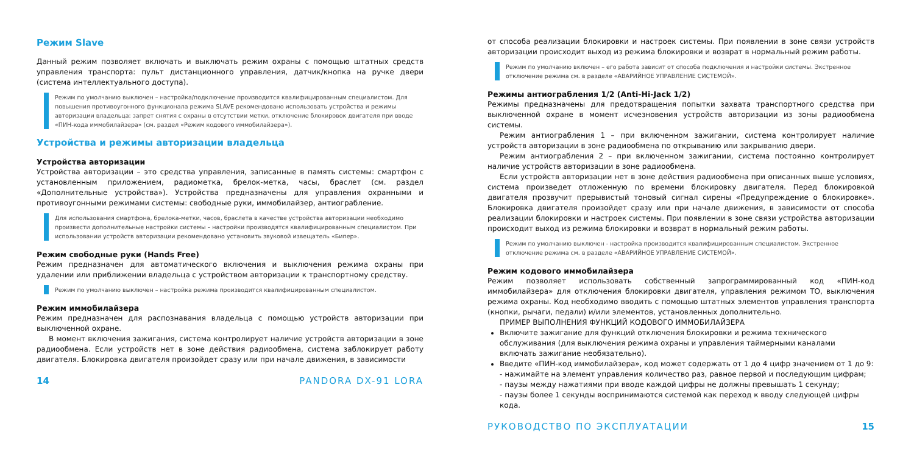Режим Slave
Данный режим позволяет включать и выключать режим охраны с помощью штатных средств управления транспорта: пульт дистанционного управления, датчик/кнопка на ручке двери (система интеллектуального доступа).
Режим по умолчанию выключен – настройка/подключение производится квалифицированным специалистом. Для повышения противоугонного функционала режима SLAVE рекомендовано использовать устройства и режимы авторизации владельца: запрет снятия с охраны в отсутствии метки, отключение блокировок двигателя при вводе «ПИН-кода иммобилайзера» (см. раздел «Режим кодового иммобилайзера»).
Устройства и режимы авторизации владельца
Устройства авторизации
Устройства авторизации – это средства управления, записанные в память системы: смартфон с установленным приложением, радиометка, брелок-метка, часы, браслет (см. раздел «Дополнительные устройства»). Устройства предназначены для управления охранными и противоугонными режимами системы: свободные руки, иммобилайзер, антиограбление.
Для использования смартфона, брелока-метки, часов, браслета в качестве устройства авторизации необходимо произвести дополнительные настройки системы – настройки производятся квалифицированным специалистом. При использовании устройств авторизации рекомендовано установить звуковой извещатель «Бипер».
Режим свободные руки (Hands Free)
Режим предназначен для автоматического включения и выключения режима охраны при удалении или приближении владельца с устройством авторизации к транспортному средству.
Режим по умолчанию выключен – настройка режима производится квалифицированным специалистом.
Режим иммобилайзера
Режим предназначен для распознавания владельца с помощью устройств авторизации при выключенной охране.
В момент включения зажигания, система контролирует наличие устройств авторизации в зоне радиообмена. Если устройств нет в зоне действия радиообмена, система заблокирует работу двигателя. Блокировка двигателя произойдет сразу или при начале движения, в зависимости
14 PANDORA DX-91 LORA
от способа реализации блокировки и настроек системы. При появлении в зоне связи устройств авторизации происходит выход из режима блокировки и возврат в нормальный режим работы.
Режим по умолчанию включен – его работа зависит от способа подключения и настройки системы. Экстренное отключение режима см. в разделе «АВАРИЙНОЕ УПРАВЛЕНИЕ СИСТЕМОЙ».
Режимы антиограбления 1/2 (Anti-Hi-Jack 1/2)
Режимы предназначены для предотвращения попытки захвата транспортного средства при выключенной охране в момент исчезновения устройств авторизации из зоны радиообмена системы.
Режим антиограбления 1 – при включенном зажигании, система контролирует наличие устройств авторизации в зоне радиообмена по открыванию или закрыванию двери.
Режим антиограбления 2 – при включенном зажигании, система постоянно контролирует наличие устройств авторизации в зоне радиообмена.
Если устройств авторизации нет в зоне действия радиообмена при описанных выше условиях, система произведет отложенную по времени блокировку двигателя. Перед блокировкой двигателя прозвучит прерывистый тоновый сигнал сирены «Предупреждение о блокировке». Блокировка двигателя произойдет сразу или при начале движения, в зависимости от способа реализации блокировки и настроек системы. При появлении в зоне связи устройства авторизации происходит выход из режима блокировки и возврат в нормальный режим работы.
Режим по умолчанию выключен - настройка производится квалифицированным специалистом. Экстренное отключение режима см. в разделе «АВАРИЙНОЕ УПРАВЛЕНИЕ СИСТЕМОЙ».
Режим кодового иммобилайзера
Режим позволяет использовать собственный запрограммированный код «ПИН-код иммобилайзера» для отключения блокировки двигателя, управления режимом ТО, выключения режима охраны. Код необходимо вводить с помощью штатных элементов управления транспорта (кнопки, рычаги, педали) и/или элементов, установленных дополнительно.
ПРИМЕР ВЫПОЛНЕНИЯ ФУНКЦИЙ КОДОВОГО ИММОБИЛАЙЗЕРА
Включите зажигание для функций отключения блокировки и режима технического обслуживания (для выключения режима охраны и управления таймерными каналами включать зажигание необязательно).
Введите «ПИН-код иммобилайзера», код может содержать от 1 до 4 цифр значением от 1 до 9:
- нажимайте на элемент управления количество раз, равное первой и последующим цифрам;
- паузы между нажатиями при вводе каждой цифры не должны превышать 1 секунду;
- паузы более 1 секунды воспринимаются системой как переход к вводу следующей цифры кода.
РУКОВОДСТВО ПО ЭКСПЛУАТАЦИИ 15